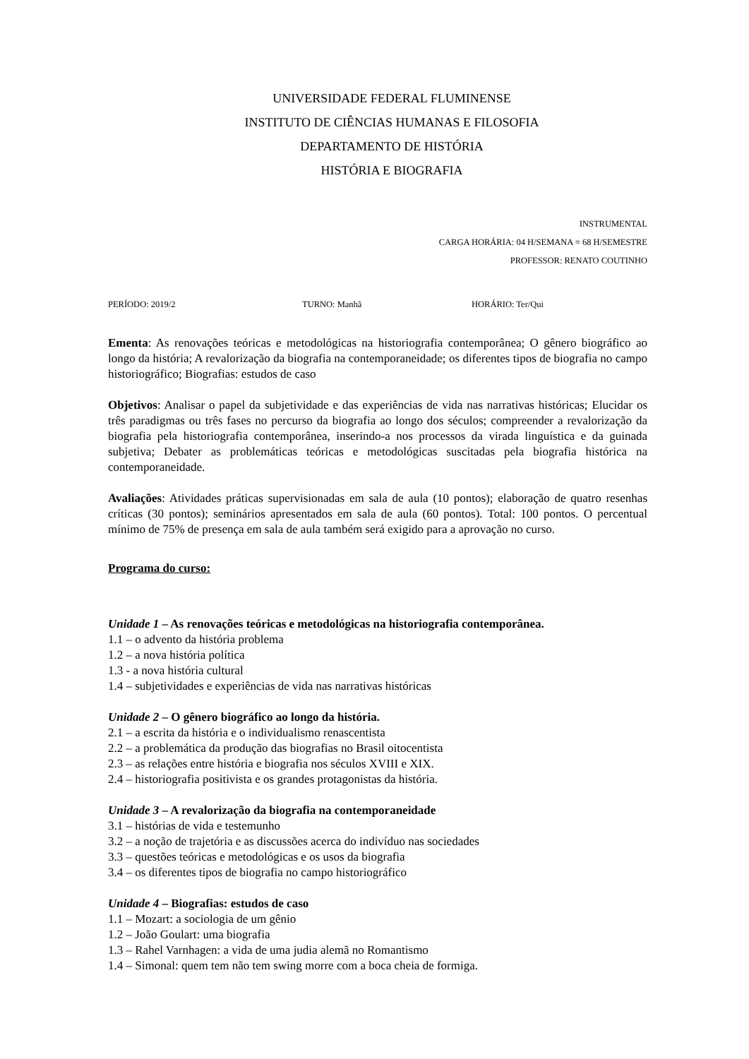UNIVERSIDADE FEDERAL FLUMINENSE
INSTITUTO DE CIÊNCIAS HUMANAS E FILOSOFIA
DEPARTAMENTO DE HISTÓRIA
HISTÓRIA E BIOGRAFIA
INSTRUMENTAL
CARGA HORÁRIA: 04 H/SEMANA = 68 H/SEMESTRE
PROFESSOR: RENATO COUTINHO
PERÍODO: 2019/2 TURNO: Manhã HORÁRIO: Ter/Qui
Ementa: As renovações teóricas e metodológicas na historiografia contemporânea; O gênero biográfico ao longo da história; A revalorização da biografia na contemporaneidade; os diferentes tipos de biografia no campo historiográfico; Biografias: estudos de caso
Objetivos: Analisar o papel da subjetividade e das experiências de vida nas narrativas históricas; Elucidar os três paradigmas ou três fases no percurso da biografia ao longo dos séculos; compreender a revalorização da biografia pela historiografia contemporânea, inserindo-a nos processos da virada linguística e da guinada subjetiva; Debater as problemáticas teóricas e metodológicas suscitadas pela biografia histórica na contemporaneidade.
Avaliações: Atividades práticas supervisionadas em sala de aula (10 pontos); elaboração de quatro resenhas críticas (30 pontos); seminários apresentados em sala de aula (60 pontos). Total: 100 pontos. O percentual mínimo de 75% de presença em sala de aula também será exigido para a aprovação no curso.
Programa do curso:
Unidade 1 – As renovações teóricas e metodológicas na historiografia contemporânea.
1.1 – o advento da história problema
1.2 – a nova história política
1.3 - a nova história cultural
1.4 – subjetividades e experiências de vida nas narrativas históricas
Unidade 2 – O gênero biográfico ao longo da história.
2.1 – a escrita da história e o individualismo renascentista
2.2 – a problemática da produção das biografias no Brasil oitocentista
2.3 – as relações entre história e biografia nos séculos XVIII e XIX.
2.4 – historiografia positivista e os grandes protagonistas da história.
Unidade 3 – A revalorização da biografia na contemporaneidade
3.1 – histórias de vida e testemunho
3.2 – a noção de trajetória e as discussões acerca do indivíduo nas sociedades
3.3 – questões teóricas e metodológicas e os usos da biografia
3.4 – os diferentes tipos de biografia no campo historiográfico
Unidade 4 – Biografias: estudos de caso
1.1 – Mozart: a sociologia de um gênio
1.2 – João Goulart: uma biografia
1.3 – Rahel Varnhagen: a vida de uma judia alemã no Romantismo
1.4 – Simonal: quem tem não tem swing morre com a boca cheia de formiga.